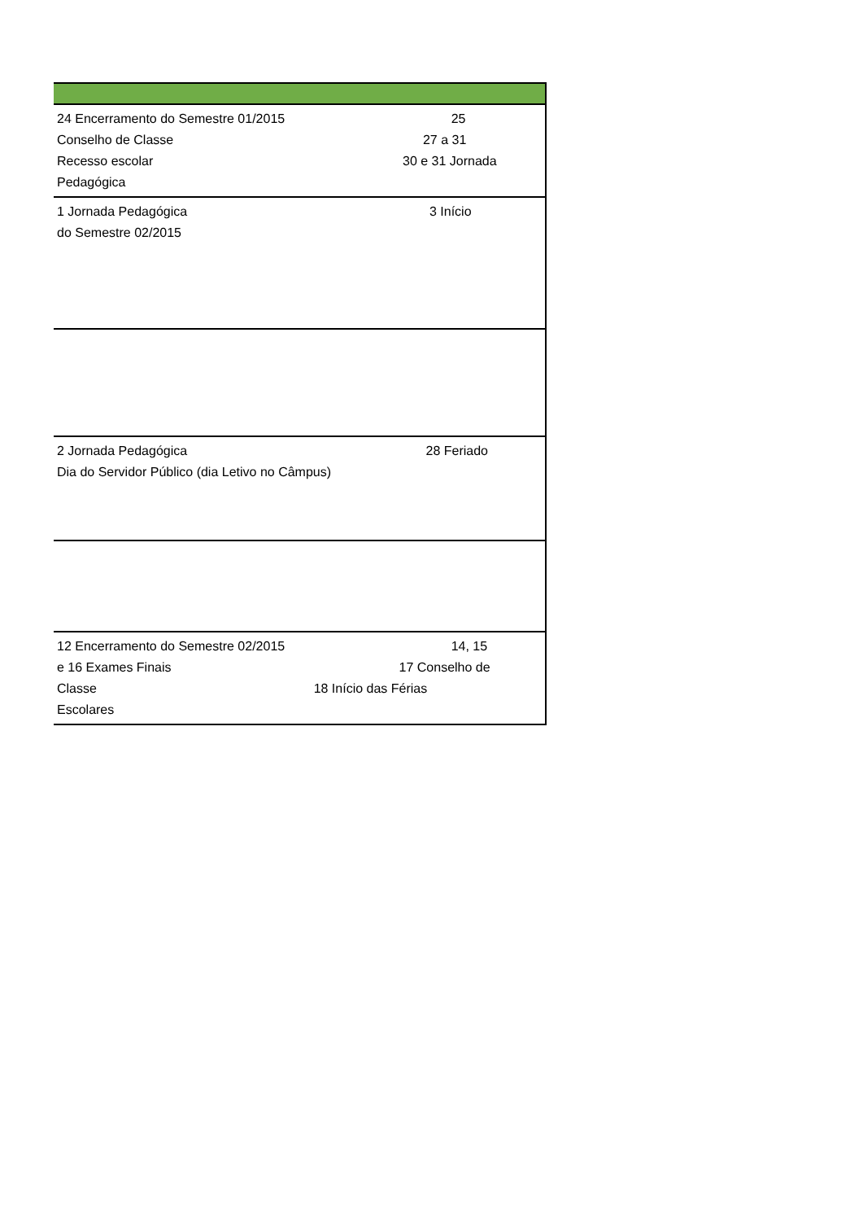| 24 Encerramento do Semestre 01/2015 25 Conselho de Classe 27 a 31 Recesso escolar 30 e 31 Jornada Pedagógica |
| 1 Jornada Pedagógica 3 Início do Semestre 02/2015 |
| 2 Jornada Pedagógica 28 Feriado Dia do Servidor Público (dia Letivo no Câmpus) |
| 12 Encerramento do Semestre 02/2015 14, 15 e 16 Exames Finais 17 Conselho de Classe 18 Início das Férias Escolares |